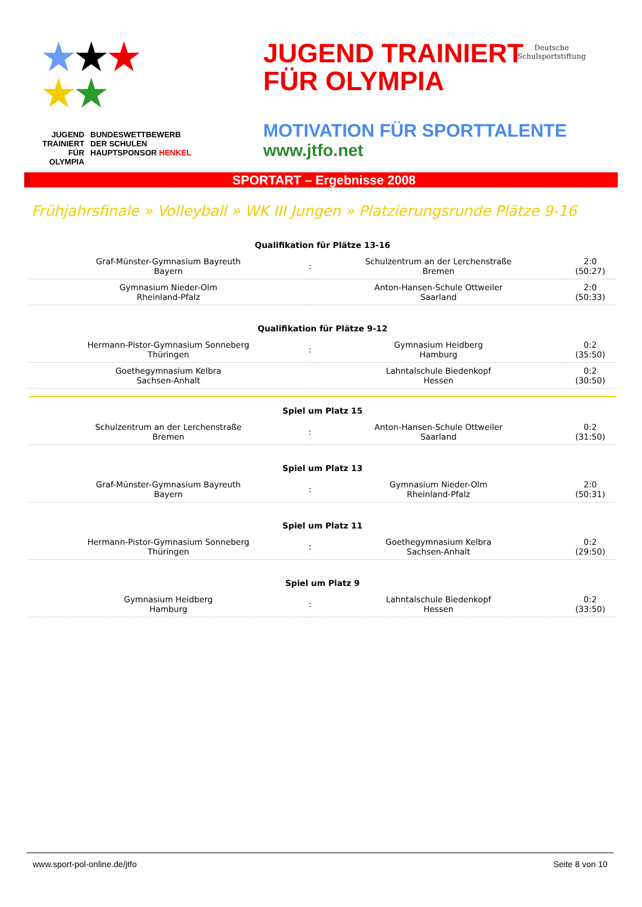★★★
★★
JUGEND
TRAINIERT
FÜR
OLYMPIA
BUNDESWETTBEWERB
DER SCHULEN
HAUPTSPONSOR HENKEL
JUGEND TRAINIERT
FÜR OLYMPIA
MOTIVATION FÜR SPORTTALENTE
www.jtfo.net
Deutsche
Schulsportstiftung
SPORTART – Ergebnisse 2008
Frühjahrsfinale » Volleyball » WK III Jungen » Platzierungsrunde Plätze 9-16
| Qualifikation für Plätze 13-16 | | | |
| --- | --- | --- | --- |
| Graf-Münster-Gymnasium Bayreuth Bayern | : | Schulzentrum an der Lerchenstraße Bremen | 2:0 (50:27) |
| Gymnasium Nieder-Olm Rheinland-Pfalz | | Anton-Hansen-Schule Ottweiler Saarland | 2:0 (50:33) |
| Qualifikation für Plätze 9-12 | | | |
| Hermann-Pistor-Gymnasium Sonneberg Thüringen | : | Gymnasium Heidberg Hamburg | 0:2 (35:50) |
| Goethegymnasium Kelbra Sachsen-Anhalt | | Lahntalschule Biedenkopf Hessen | 0:2 (30:50) |
| Spiel um Platz 15 | | | |
| Schulzentrum an der Lerchenstraße Bremen | : | Anton-Hansen-Schule Ottweiler Saarland | 0:2 (31:50) |
| Spiel um Platz 13 | | | |
| Graf-Münster-Gymnasium Bayreuth Bayern | : | Gymnasium Nieder-Olm Rheinland-Pfalz | 2:0 (50:31) |
| Spiel um Platz 11 | | | |
| Hermann-Pistor-Gymnasium Sonneberg Thüringen | : | Goethegymnasium Kelbra Sachsen-Anhalt | 0:2 (29:50) |
| Spiel um Platz 9 | | | |
| Gymnasium Heidberg Hamburg | : | Lahntalschule Biedenkopf Hessen | 0:2 (33:50) |
www.sport-pol-online.de/jtfo Seite 8 von 10